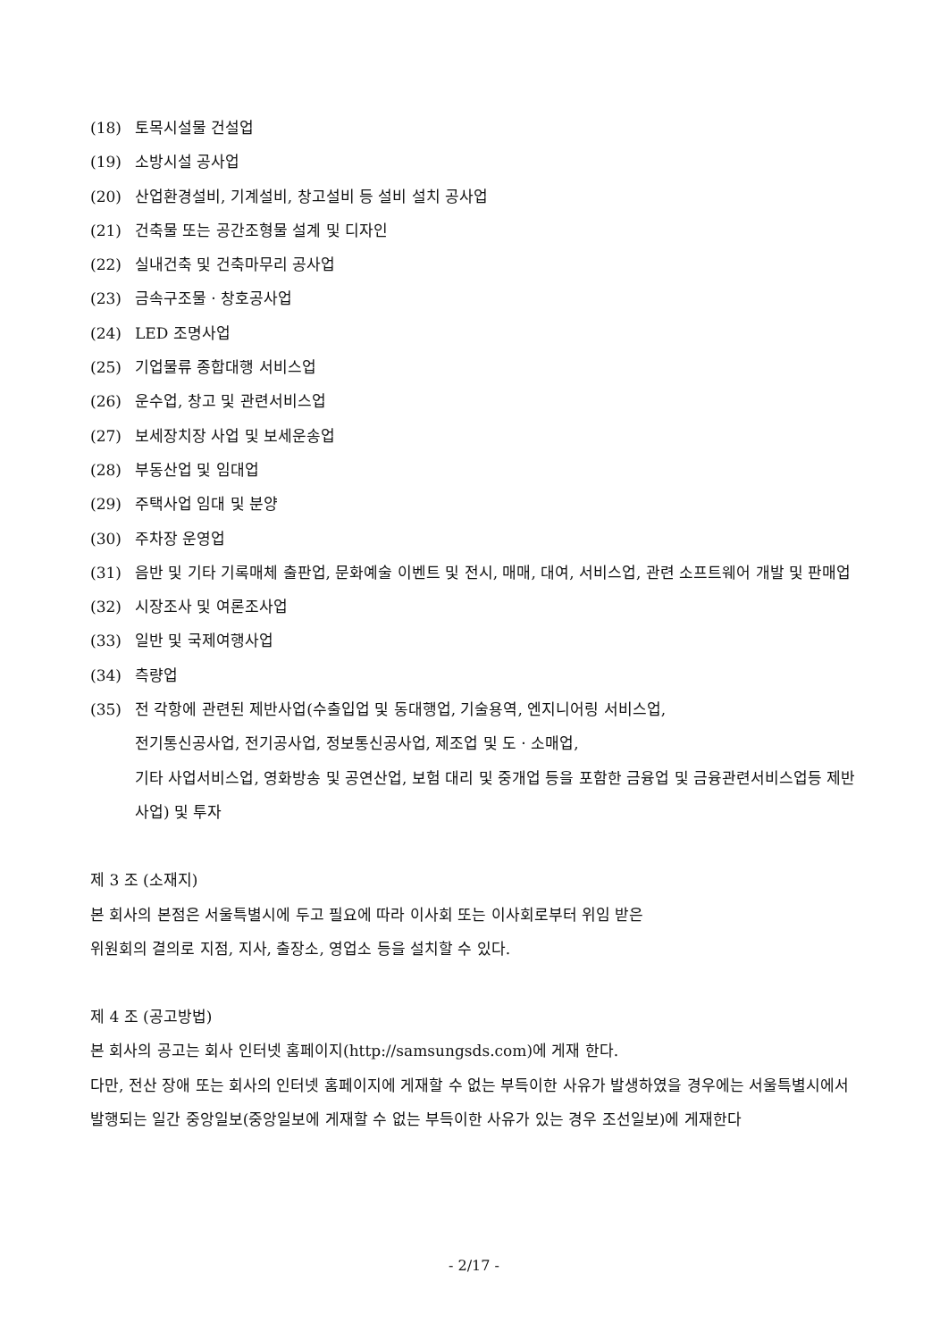(18) 토목시설물 건설업
(19) 소방시설 공사업
(20) 산업환경설비, 기계설비, 창고설비 등 설비 설치 공사업
(21) 건축물 또는 공간조형물 설계 및 디자인
(22) 실내건축 및 건축마무리 공사업
(23) 금속구조물ㆍ창호공사업
(24) LED 조명사업
(25) 기업물류 종합대행 서비스업
(26) 운수업, 창고 및 관련서비스업
(27) 보세장치장 사업 및 보세운송업
(28) 부동산업 및 임대업
(29) 주택사업 임대 및 분양
(30) 주차장 운영업
(31) 음반 및 기타 기록매체 출판업, 문화예술 이벤트 및 전시, 매매, 대여, 서비스업, 관련 소프트웨어 개발 및 판매업
(32) 시장조사 및 여론조사업
(33) 일반 및 국제여행사업
(34) 측량업
(35) 전 각항에 관련된 제반사업(수출입업 및 동대행업, 기술용역, 엔지니어링 서비스업,
전기통신공사업, 전기공사업, 정보통신공사업, 제조업 및 도ㆍ소매업,
기타 사업서비스업, 영화방송 및 공연산업, 보험 대리 및 중개업 등을 포함한 금융업 및 금융관련서비스업등 제반사업) 및 투자
제 3 조 (소재지)
본 회사의 본점은 서울특별시에 두고 필요에 따라 이사회 또는 이사회로부터 위임 받은
위원회의 결의로 지점, 지사, 출장소, 영업소 등을 설치할 수 있다.
제 4 조 (공고방법)
본 회사의 공고는 회사 인터넷 홈페이지(http://samsungsds.com)에 게재 한다.
다만, 전산 장애 또는 회사의 인터넷 홈페이지에 게재할 수 없는 부득이한 사유가 발생하였을 경우에는 서울특별시에서 발행되는 일간 중앙일보(중앙일보에 게재할 수 없는 부득이한 사유가 있는 경우 조선일보)에 게재한다
- 2/17 -